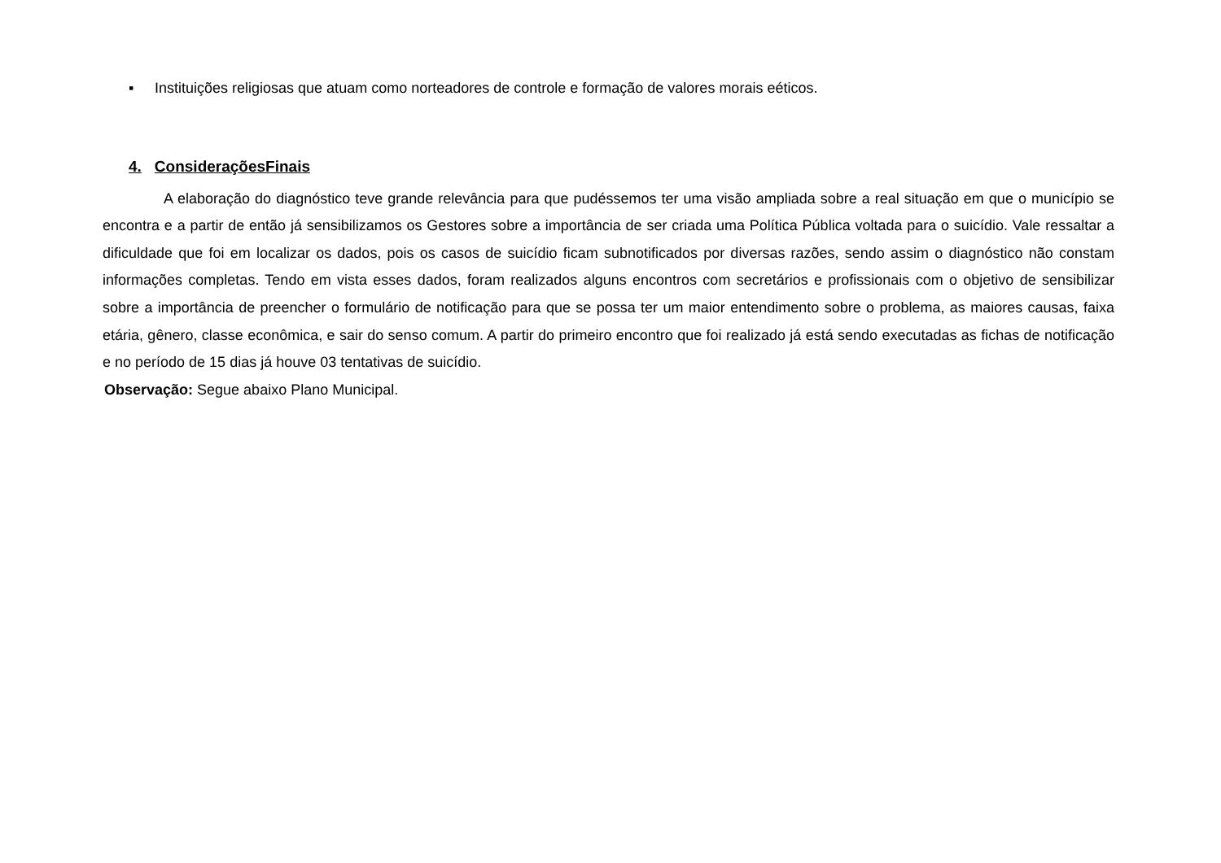▪ Instituições religiosas que atuam como norteadores de controle e formação de valores morais eéticos.
4. ConsideraçõesFinais
A elaboração do diagnóstico teve grande relevância para que pudéssemos ter uma visão ampliada sobre a real situação em que o município se encontra e a partir de então já sensibilizamos os Gestores sobre a importância de ser criada uma Política Pública voltada para o suicídio. Vale ressaltar a dificuldade que foi em localizar os dados, pois os casos de suicídio ficam subnotificados por diversas razões, sendo assim o diagnóstico não constam informações completas. Tendo em vista esses dados, foram realizados alguns encontros com secretários e profissionais com o objetivo de sensibilizar sobre a importância de preencher o formulário de notificação para que se possa ter um maior entendimento sobre o problema, as maiores causas, faixa etária, gênero, classe econômica, e sair do senso comum. A partir do primeiro encontro que foi realizado já está sendo executadas as fichas de notificação e no período de 15 dias já houve 03 tentativas de suicídio.
Observação: Segue abaixo Plano Municipal.